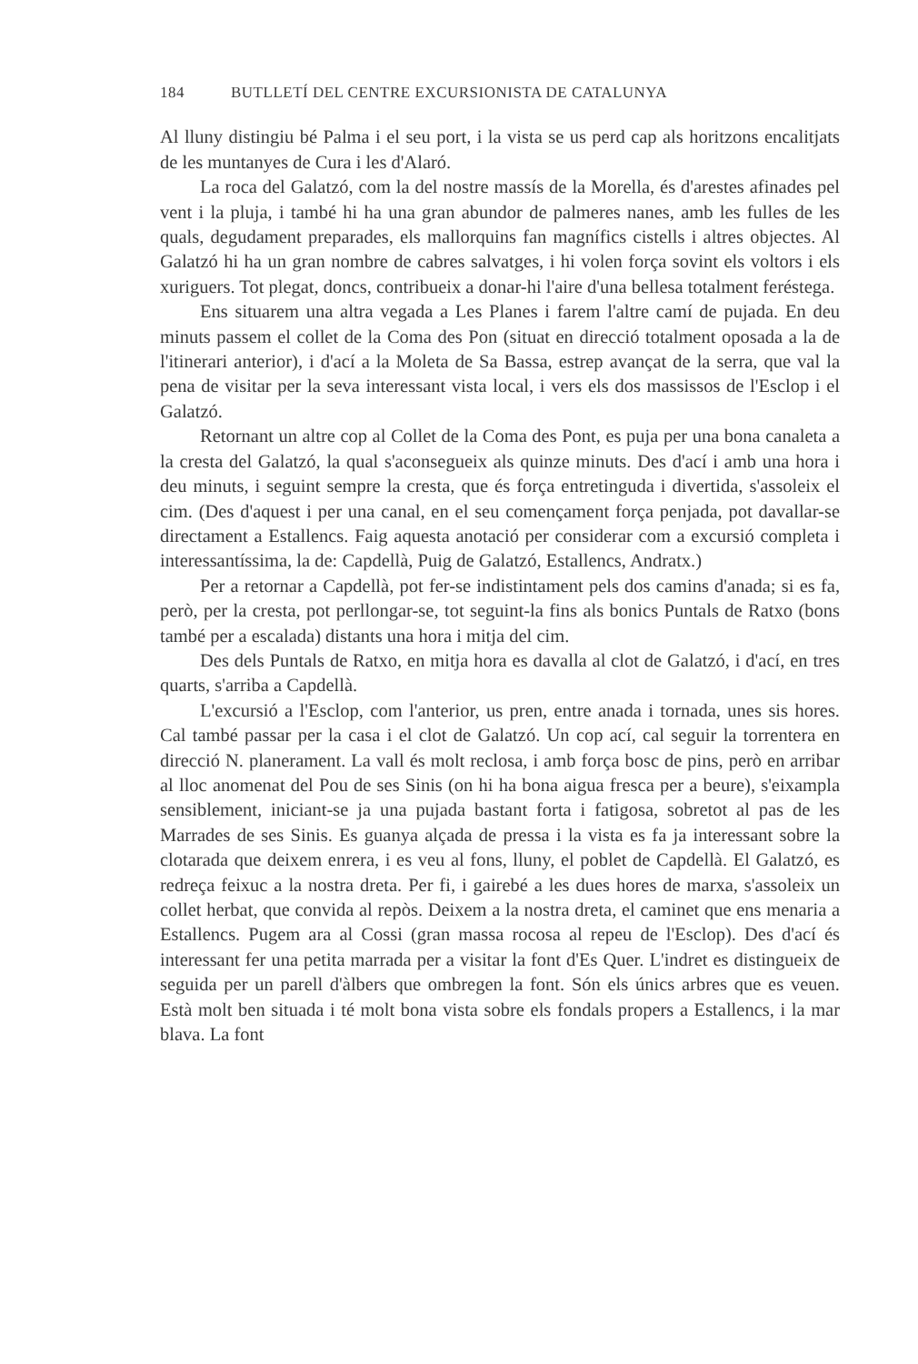184 BUTLLETÍ DEL CENTRE EXCURSIONISTA DE CATALUNYA
Al lluny distingiu bé Palma i el seu port, i la vista se us perd cap als horitzons encalitjats de les muntanyes de Cura i les d'Alaró.
La roca del Galatzó, com la del nostre massís de la Morella, és d'arestes afinades pel vent i la pluja, i també hi ha una gran abundor de palmeres nanes, amb les fulles de les quals, degudament preparades, els mallorquins fan magnífics cistells i altres objectes. Al Galatzó hi ha un gran nombre de cabres salvatges, i hi volen força sovint els voltors i els xuriguers. Tot plegat, doncs, contribueix a donar-hi l'aire d'una bellesa totalment feréstega.
Ens situarem una altra vegada a Les Planes i farem l'altre camí de pujada. En deu minuts passem el collet de la Coma des Pon (situat en direcció totalment oposada a la de l'itinerari anterior), i d'ací a la Moleta de Sa Bassa, estrep avançat de la serra, que val la pena de visitar per la seva interessant vista local, i vers els dos massissos de l'Esclop i el Galatzó.
Retornant un altre cop al Collet de la Coma des Pont, es puja per una bona canaleta a la cresta del Galatzó, la qual s'aconsegueix als quinze minuts. Des d'ací i amb una hora i deu minuts, i seguint sempre la cresta, que és força entretinguda i divertida, s'assoleix el cim. (Des d'aquest i per una canal, en el seu començament força penjada, pot davallar-se directament a Estallencs. Faig aquesta anotació per considerar com a excursió completa i interessantíssima, la de: Capdellà, Puig de Galatzó, Estallencs, Andratx.)
Per a retornar a Capdellà, pot fer-se indistintament pels dos camins d'anada; si es fa, però, per la cresta, pot perllongar-se, tot seguint-la fins als bonics Puntals de Ratxo (bons també per a escalada) distants una hora i mitja del cim.
Des dels Puntals de Ratxo, en mitja hora es davalla al clot de Galatzó, i d'ací, en tres quarts, s'arriba a Capdellà.
L'excursió a l'Esclop, com l'anterior, us pren, entre anada i tornada, unes sis hores. Cal també passar per la casa i el clot de Galatzó. Un cop ací, cal seguir la torrentera en direcció N. planerament. La vall és molt reclosa, i amb força bosc de pins, però en arribar al lloc anomenat del Pou de ses Sinis (on hi ha bona aigua fresca per a beure), s'eixampla sensiblement, iniciant-se ja una pujada bastant forta i fatigosa, sobretot al pas de les Marrades de ses Sinis. Es guanya alçada de pressa i la vista es fa ja interessant sobre la clotarada que deixem enrera, i es veu al fons, lluny, el poblet de Capdellà. El Galatzó, es redreça feixuc a la nostra dreta. Per fi, i gairebé a les dues hores de marxa, s'assoleix un collet herbat, que convida al repòs. Deixem a la nostra dreta, el caminet que ens menaria a Estallencs. Pugem ara al Cossi (gran massa rocosa al repeu de l'Esclop). Des d'ací és interessant fer una petita marrada per a visitar la font d'Es Quer. L'indret es distingueix de seguida per un parell d'àlbers que ombregen la font. Són els únics arbres que es veuen. Està molt ben situada i té molt bona vista sobre els fondals propers a Estallencs, i la mar blava. La font